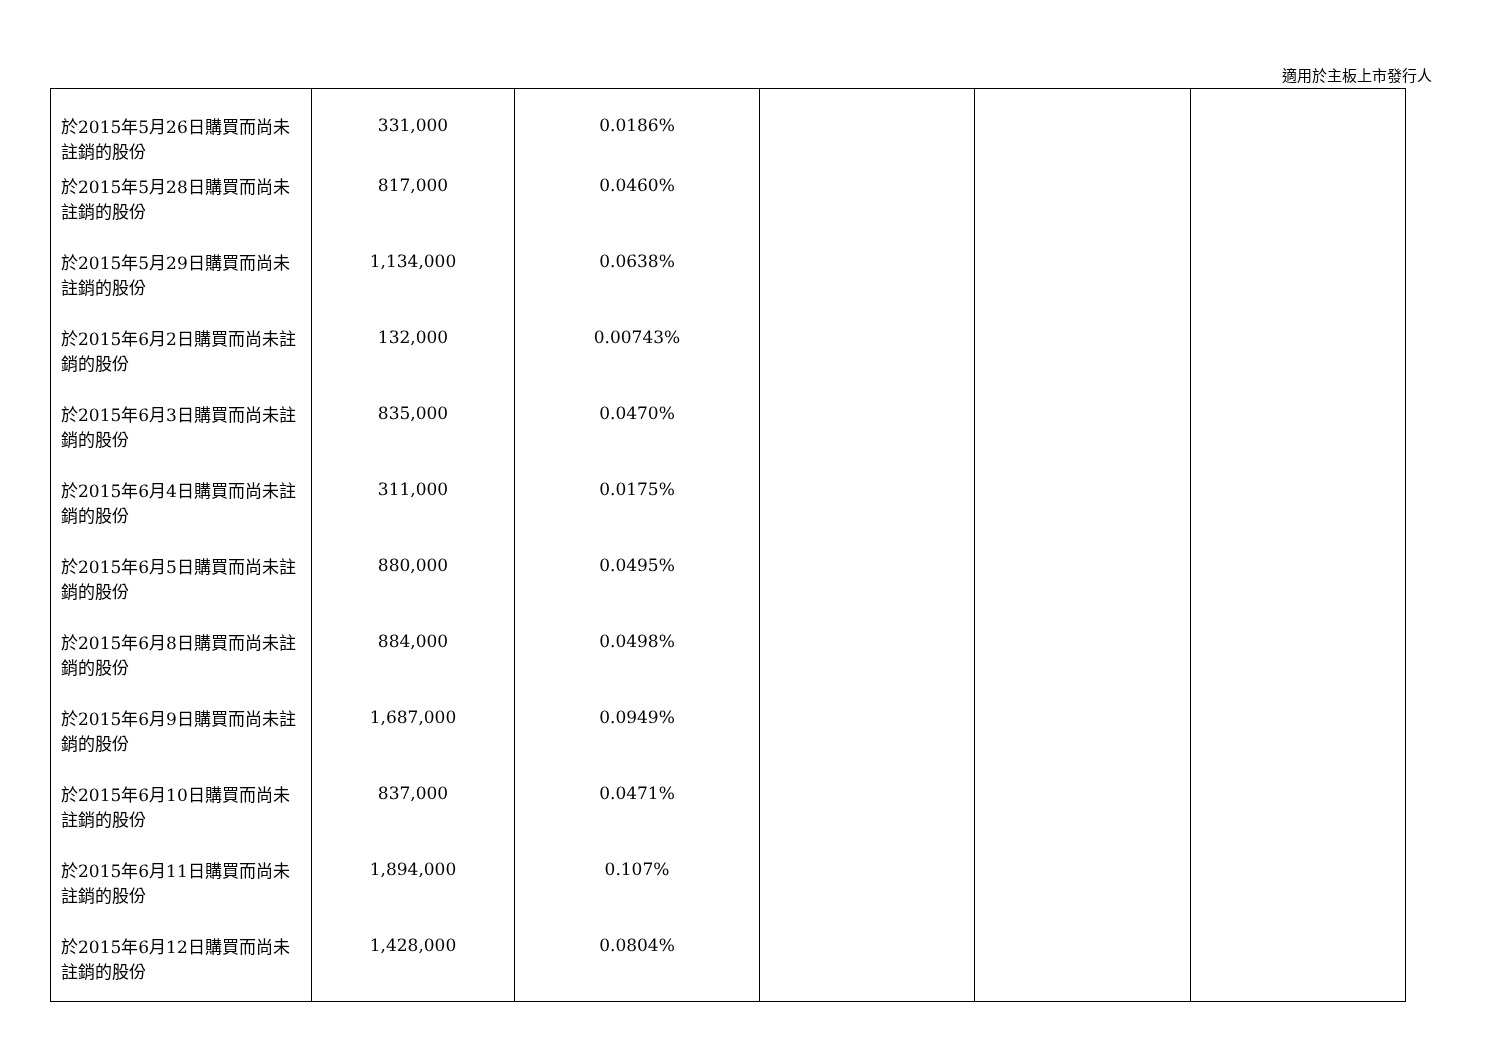適用於主板上市發行人
| 於2015年5月26日購買而尚未註銷的股份 | 331,000 | 0.0186% | | | |
| 於2015年5月28日購買而尚未註銷的股份 | 817,000 | 0.0460% | | | |
| 於2015年5月29日購買而尚未註銷的股份 | 1,134,000 | 0.0638% | | | |
| 於2015年6月2日購買而尚未註銷的股份 | 132,000 | 0.00743% | | | |
| 於2015年6月3日購買而尚未註銷的股份 | 835,000 | 0.0470% | | | |
| 於2015年6月4日購買而尚未註銷的股份 | 311,000 | 0.0175% | | | |
| 於2015年6月5日購買而尚未註銷的股份 | 880,000 | 0.0495% | | | |
| 於2015年6月8日購買而尚未註銷的股份 | 884,000 | 0.0498% | | | |
| 於2015年6月9日購買而尚未註銷的股份 | 1,687,000 | 0.0949% | | | |
| 於2015年6月10日購買而尚未註銷的股份 | 837,000 | 0.0471% | | | |
| 於2015年6月11日購買而尚未註銷的股份 | 1,894,000 | 0.107% | | | |
| 於2015年6月12日購買而尚未註銷的股份 | 1,428,000 | 0.0804% | | | |